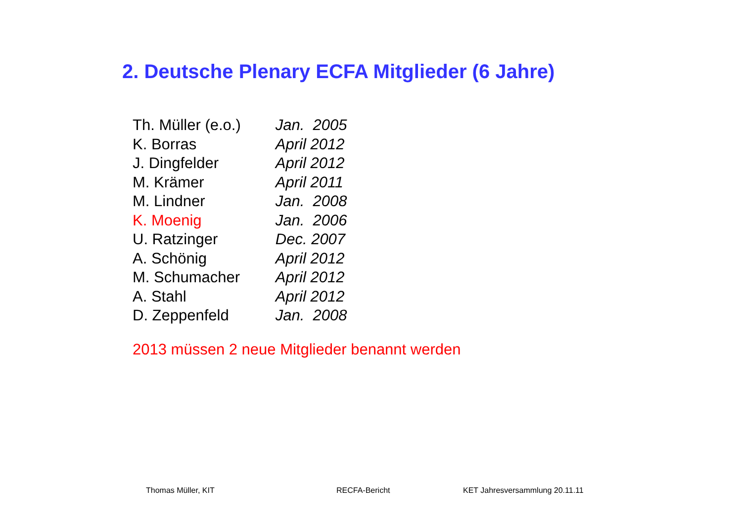2. Deutsche Plenary ECFA Mitglieder (6 Jahre)
| Th. Müller (e.o.) | Jan. 2005 |
| K. Borras | April 2012 |
| J. Dingfelder | April 2012 |
| M. Krämer | April 2011 |
| M. Lindner | Jan. 2008 |
| K. Moenig | Jan. 2006 |
| U. Ratzinger | Dec. 2007 |
| A. Schönig | April 2012 |
| M. Schumacher | April 2012 |
| A. Stahl | April 2012 |
| D. Zeppenfeld | Jan. 2008 |
2013 müssen 2 neue Mitglieder benannt werden
Thomas Müller, KIT RECFA-Bericht KET Jahresversammlung 20.11.11